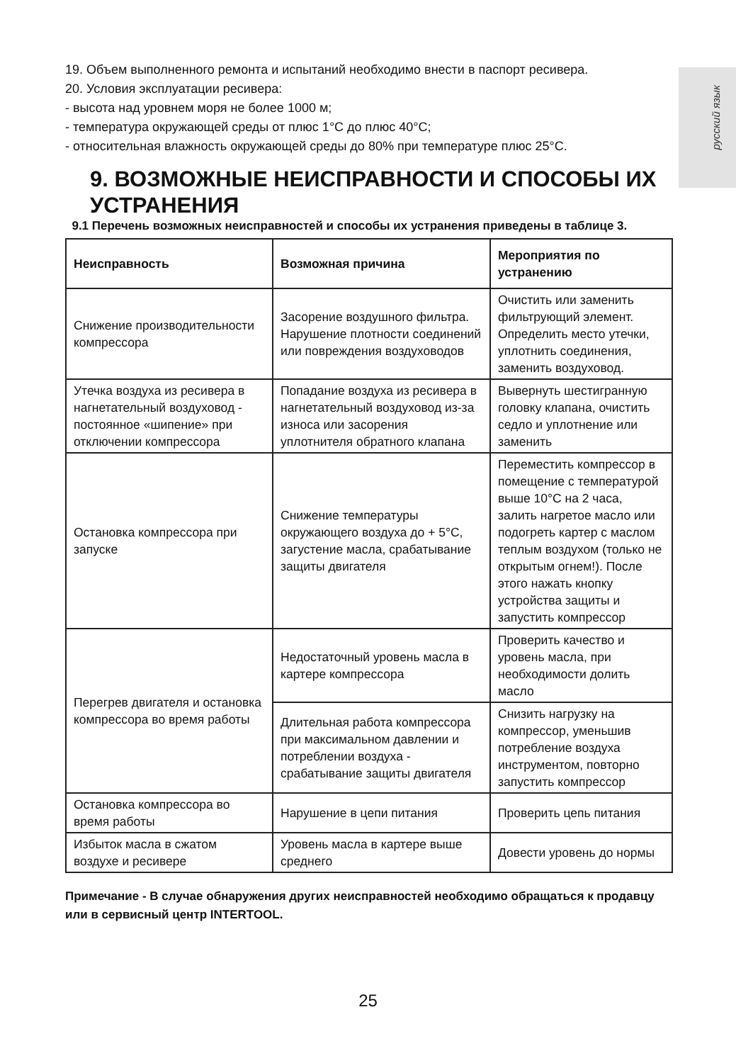русский язык
19. Объем выполненного ремонта и испытаний необходимо внести в паспорт ресивера.
20. Условия эксплуатации ресивера:
- высота над уровнем моря не более 1000 м;
- температура окружающей среды от плюс 1°С до плюс 40°С;
- относительная влажность окружающей среды до 80% при температуре плюс 25°С.
9. ВОЗМОЖНЫЕ НЕИСПРАВНОСТИ И СПОСОБЫ ИХ УСТРАНЕНИЯ
9.1 Перечень возможных неисправностей и способы их устранения приведены в таблице 3.
| Неисправность | Возможная причина | Мероприятия по устранению |
| --- | --- | --- |
| Снижение производительности компрессора | Засорение воздушного фильтра. Нарушение плотности соединений или повреждения воздуховодов | Очистить или заменить фильтрующий элемент. Определить место утечки, уплотнить соединения, заменить воздуховод. |
| Утечка воздуха из ресивера в нагнетательный воздуховод - постоянное «шипение» при отключении компрессора | Попадание воздуха из ресивера в нагнетательный воздуховод из-за износа или засорения уплотнителя обратного клапана | Вывернуть шестигранную головку клапана, очистить седло и уплотнение или заменить |
| Остановка компрессора при запуске | Снижение температуры окружающего воздуха до + 5°С, загустение масла, срабатывание защиты двигателя | Переместить компрессор в помещение с температурой выше 10°С на 2 часа, залить нагретое масло или подогреть картер с маслом теплым воздухом (только не открытым огнем!). После этого нажать кнопку устройства защиты и запустить компрессор |
| Перегрев двигателя и остановка компрессора во время работы | Недостаточный уровень масла в картере компрессора | Проверить качество и уровень масла, при необходимости долить масло |
| | Длительная работа компрессора при максимальном давлении и потреблении воздуха - срабатывание защиты двигателя | Снизить нагрузку на компрессор, уменьшив потребление воздуха инструментом, повторно запустить компрессор |
| Остановка компрессора во время работы | Нарушение в цепи питания | Проверить цепь питания |
| Избыток масла в сжатом воздухе и ресивере | Уровень масла в картере выше среднего | Довести уровень до нормы |
Примечание - В случае обнаружения других неисправностей необходимо обращаться к продавцу или в сервисный центр INTERTOOL.
25